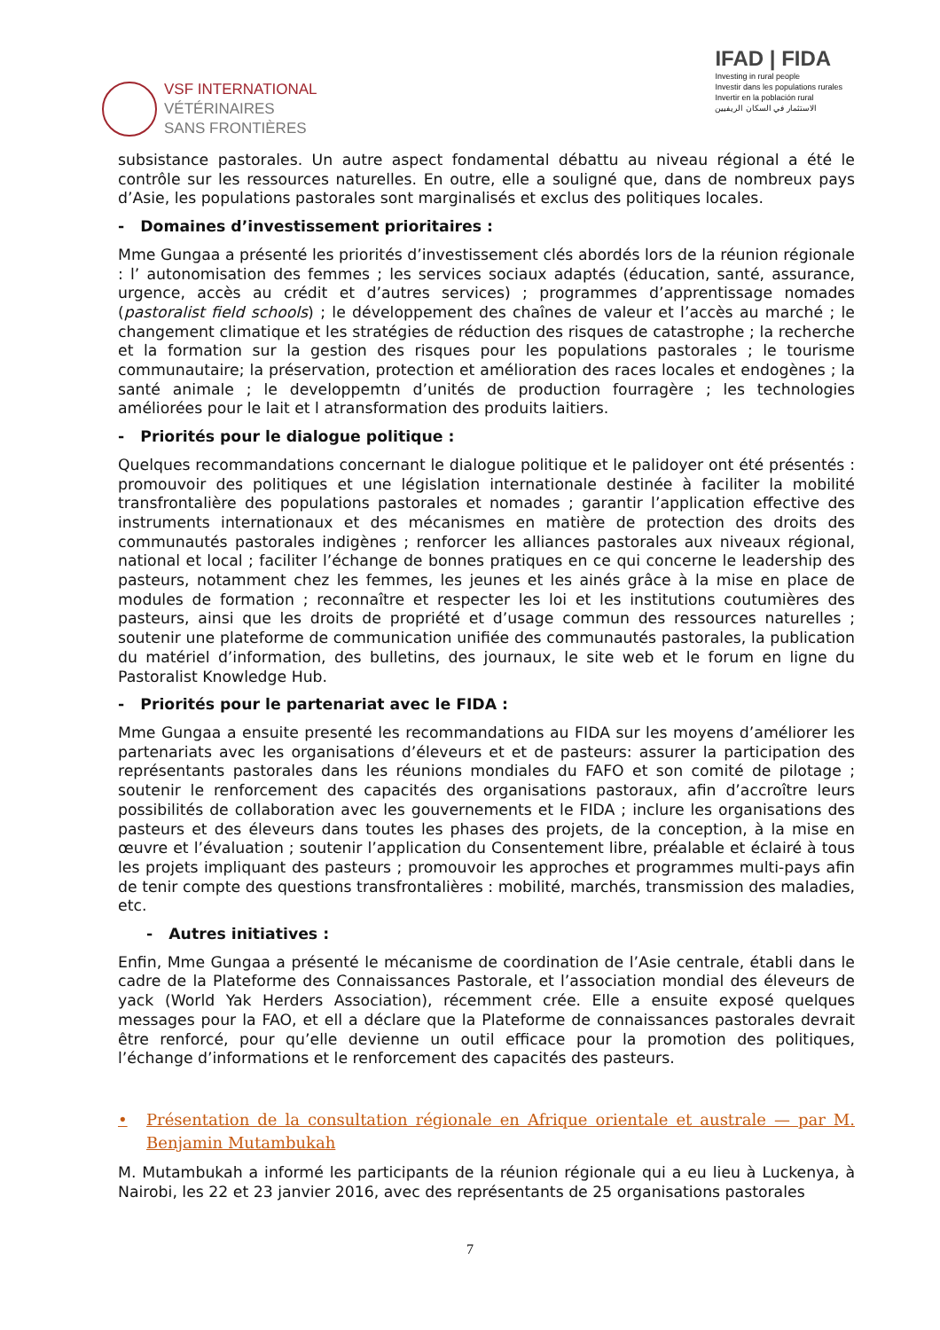VSF INTERNATIONAL
VÉTÉRINAIRES
SANS FRONTIÈRES
IFAD | FIDA
Investing in rural people
Investir dans les populations rurales
Invertir en la población rural
الاستثمار في السكان الريفيين
subsistance pastorales. Un autre aspect fondamental débattu au niveau régional a été le contrôle sur les ressources naturelles. En outre, elle a souligné que, dans de nombreux pays d’Asie, les populations pastorales sont marginalisés et exclus des politiques locales.
- Domaines d’investissement prioritaires :
Mme Gungaa a présenté les priorités d’investissement clés abordés lors de la réunion régionale : l’ autonomisation des femmes ; les services sociaux adaptés (éducation, santé, assurance, urgence, accès au crédit et d’autres services) ; programmes d’apprentissage nomades (pastoralist field schools) ; le développement des chaînes de valeur et l’accès au marché ; le changement climatique et les stratégies de réduction des risques de catastrophe ; la recherche et la formation sur la gestion des risques pour les populations pastorales ; le tourisme communautaire; la préservation, protection et amélioration des races locales et endogènes ; la santé animale ; le developpemtn d’unités de production fourragère ; les technologies améliorées pour le lait et l atransformation des produits laitiers.
- Priorités pour le dialogue politique :
Quelques recommandations concernant le dialogue politique et le palidoyer ont été présentés : promouvoir des politiques et une législation internationale destinée à faciliter la mobilité transfrontalière des populations pastorales et nomades ; garantir l’application effective des instruments internationaux et des mécanismes en matière de protection des droits des communautés pastorales indigènes ; renforcer les alliances pastorales aux niveaux régional, national et local ; faciliter l’échange de bonnes pratiques en ce qui concerne le leadership des pasteurs, notamment chez les femmes, les jeunes et les ainés grâce à la mise en place de modules de formation ; reconnaître et respecter les loi et les institutions coutumières des pasteurs, ainsi que les droits de propriété et d’usage commun des ressources naturelles ; soutenir une plateforme de communication unifiée des communautés pastorales, la publication du matériel d’information, des bulletins, des journaux, le site web et le forum en ligne du Pastoralist Knowledge Hub.
- Priorités pour le partenariat avec le FIDA :
Mme Gungaa a ensuite presenté les recommandations au FIDA sur les moyens d’améliorer les partenariats avec les organisations d’éleveurs et et de pasteurs: assurer la participation des représentants pastorales dans les réunions mondiales du FAFO et son comité de pilotage ; soutenir le renforcement des capacités des organisations pastoraux, afin d’accroître leurs possibilités de collaboration avec les gouvernements et le FIDA ; inclure les organisations des pasteurs et des éleveurs dans toutes les phases des projets, de la conception, à la mise en œuvre et l’évaluation ; soutenir l’application du Consentement libre, préalable et éclairé à tous les projets impliquant des pasteurs ; promouvoir les approches et programmes multi-pays afin de tenir compte des questions transfrontalières : mobilité, marchés, transmission des maladies, etc.
- Autres initiatives :
Enfin, Mme Gungaa a présenté le mécanisme de coordination de l’Asie centrale, établi dans le cadre de la Plateforme des Connaissances Pastorale, et l’association mondial des éleveurs de yack (World Yak Herders Association), récemment crée. Elle a ensuite exposé quelques messages pour la FAO, et ell a déclare que la Plateforme de connaissances pastorales devrait être renforcé, pour qu’elle devienne un outil efficace pour la promotion des politiques, l’échange d’informations et le renforcement des capacités des pasteurs.
• Présentation de la consultation régionale en Afrique orientale et australe — par M. Benjamin Mutambukah
M. Mutambukah a informé les participants de la réunion régionale qui a eu lieu à Luckenya, à Nairobi, les 22 et 23 janvier 2016, avec des représentants de 25 organisations pastorales
7